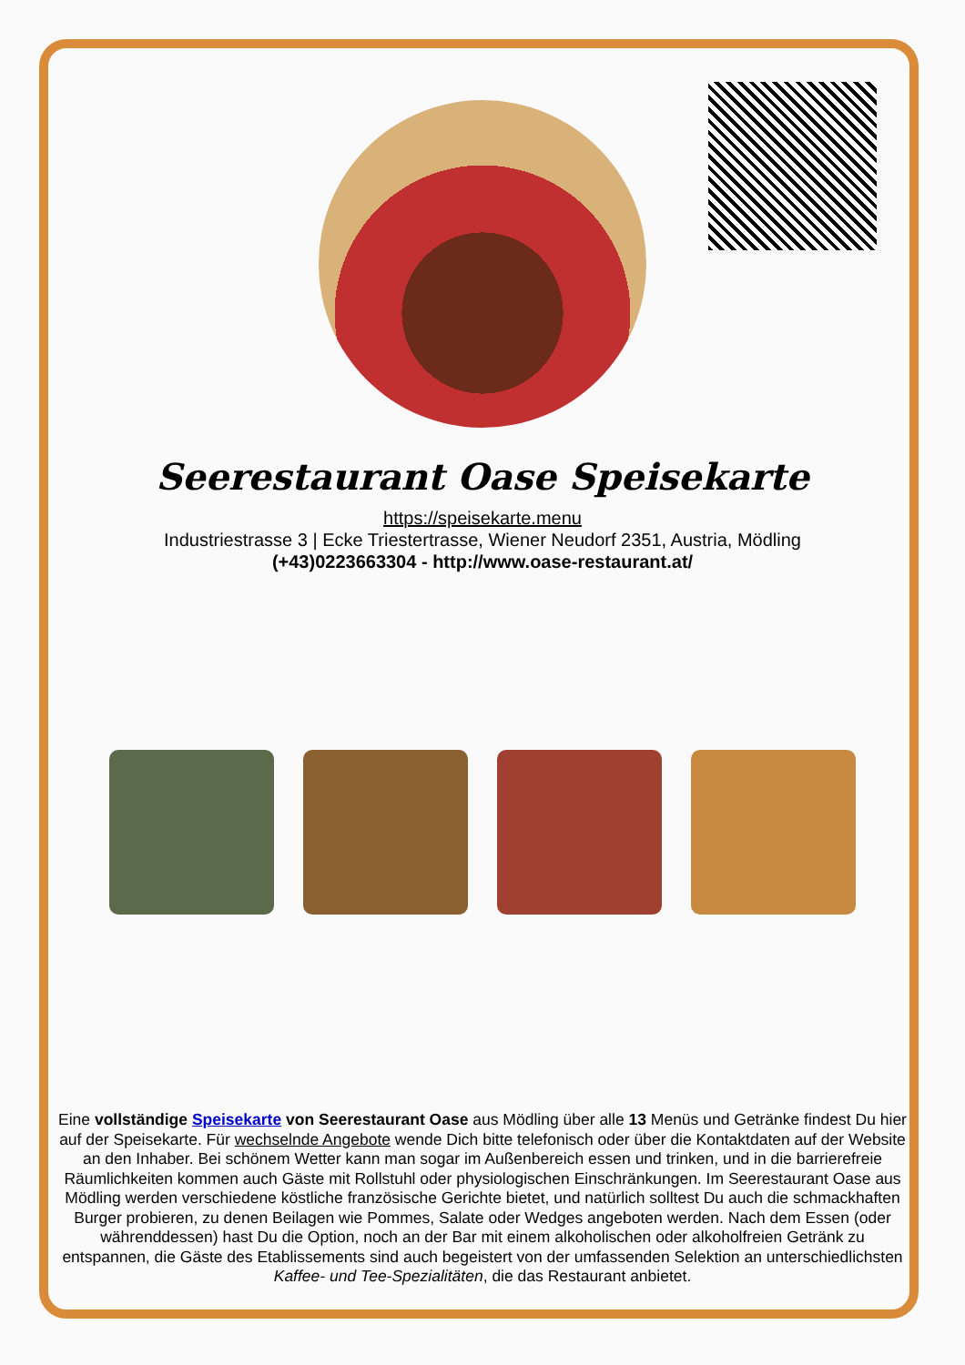Seerestaurant Oase Speisekarte
https://speisekarte.menu
Industriestrasse 3 | Ecke Triestertrasse, Wiener Neudorf 2351, Austria, Mödling
(+43)0223663304 - http://www.oase-restaurant.at/
Eine vollständige Speisekarte von Seerestaurant Oase aus Mödling über alle 13 Menüs und Getränke findest Du hier auf der Speisekarte. Für wechselnde Angebote wende Dich bitte telefonisch oder über die Kontaktdaten auf der Website an den Inhaber. Bei schönem Wetter kann man sogar im Außenbereich essen und trinken, und in die barrierefreie Räumlichkeiten kommen auch Gäste mit Rollstuhl oder physiologischen Einschränkungen. Im Seerestaurant Oase aus Mödling werden verschiedene köstliche französische Gerichte bietet, und natürlich solltest Du auch die schmackhaften Burger probieren, zu denen Beilagen wie Pommes, Salate oder Wedges angeboten werden. Nach dem Essen (oder währenddessen) hast Du die Option, noch an der Bar mit einem alkoholischen oder alkoholfreien Getränk zu entspannen, die Gäste des Etablissements sind auch begeistert von der umfassenden Selektion an unterschiedlichsten Kaffee- und Tee-Spezialitäten, die das Restaurant anbietet.